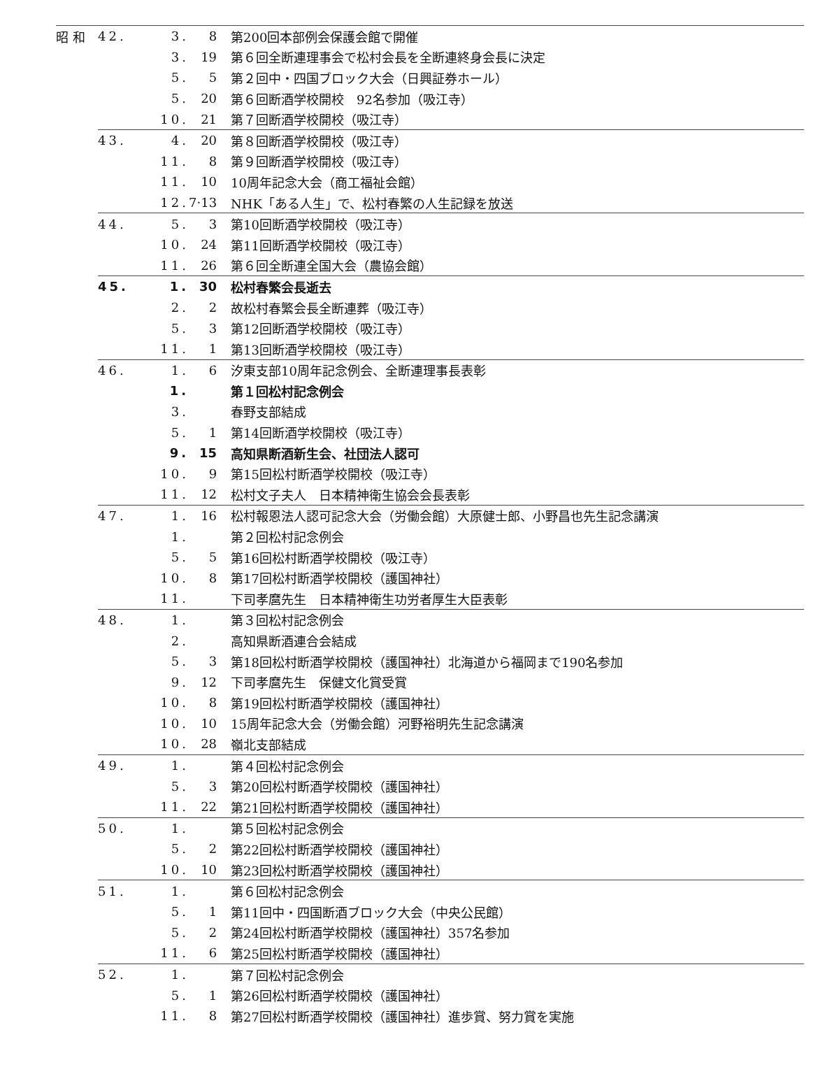| 昭 和 | 42. | 3. | 8 | 第200回本部例会保護会館で開催 |
| | | 3. | 19 | 第６回全断連理事会で松村会長を全断連終身会長に決定 |
| | | 5. | 5 | 第２回中・四国ブロック大会（日興証券ホール） |
| | | 5. | 20 | 第６回断酒学校開校 92名参加（吸江寺） |
| | | 10. | 21 | 第７回断酒学校開校（吸江寺） |
| | 43. | 4. | 20 | 第８回断酒学校開校（吸江寺） |
| | | 11. | 8 | 第９回断酒学校開校（吸江寺） |
| | | 11. | 10 | 10周年記念大会（商工福祉会館） |
| | | 12. | 7·13 | NHK「ある人生」で、松村春繁の人生記録を放送 |
| | 44. | 5. | 3 | 第10回断酒学校開校（吸江寺） |
| | | 10. | 24 | 第11回断酒学校開校（吸江寺） |
| | | 11. | 26 | 第６回全断連全国大会（農協会館） |
| | 45. | 1. | 30 | 松村春繁会長逝去 |
| | | 2. | 2 | 故松村春繁会長全断連葬（吸江寺） |
| | | 5. | 3 | 第12回断酒学校開校（吸江寺） |
| | | 11. | 1 | 第13回断酒学校開校（吸江寺） |
| | 46. | 1. | 6 | 汐東支部10周年記念例会、全断連理事長表彰 |
| | | 1. | | 第１回松村記念例会 |
| | | 3. | | 春野支部結成 |
| | | 5. | 1 | 第14回断酒学校開校（吸江寺） |
| | | 9. | 15 | 高知県断酒新生会、社団法人認可 |
| | | 10. | 9 | 第15回松村断酒学校開校（吸江寺） |
| | | 11. | 12 | 松村文子夫人 日本精神衛生協会会長表彰 |
| | 47. | 1. | 16 | 松村報恩法人認可記念大会（労働会館）大原健士郎、小野昌也先生記念講演 |
| | | 1. | | 第２回松村記念例会 |
| | | 5. | 5 | 第16回松村断酒学校開校（吸江寺） |
| | | 10. | 8 | 第17回松村断酒学校開校（護国神社） |
| | | 11. | | 下司孝麿先生 日本精神衛生功労者厚生大臣表彰 |
| | 48. | 1. | | 第３回松村記念例会 |
| | | 2. | | 高知県断酒連合会結成 |
| | | 5. | 3 | 第18回松村断酒学校開校（護国神社）北海道から福岡まで190名参加 |
| | | 9. | 12 | 下司孝麿先生 保健文化賞受賞 |
| | | 10. | 8 | 第19回松村断酒学校開校（護国神社） |
| | | 10. | 10 | 15周年記念大会（労働会館）河野裕明先生記念講演 |
| | | 10. | 28 | 嶺北支部結成 |
| | 49. | 1. | | 第４回松村記念例会 |
| | | 5. | 3 | 第20回松村断酒学校開校（護国神社） |
| | | 11. | 22 | 第21回松村断酒学校開校（護国神社） |
| | 50. | 1. | | 第５回松村記念例会 |
| | | 5. | 2 | 第22回松村断酒学校開校（護国神社） |
| | | 10. | 10 | 第23回松村断酒学校開校（護国神社） |
| | 51. | 1. | | 第６回松村記念例会 |
| | | 5. | 1 | 第11回中・四国断酒ブロック大会（中央公民館） |
| | | 5. | 2 | 第24回松村断酒学校開校（護国神社）357名参加 |
| | | 11. | 6 | 第25回松村断酒学校開校（護国神社） |
| | 52. | 1. | | 第７回松村記念例会 |
| | | 5. | 1 | 第26回松村断酒学校開校（護国神社） |
| | | 11. | 8 | 第27回松村断酒学校開校（護国神社）進歩賞、努力賞を実施 |